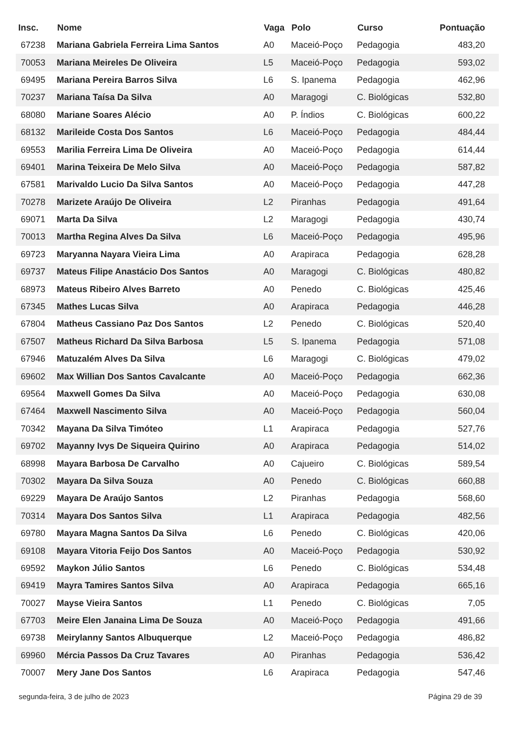| Insc. | Nome | Vaga | Polo | Curso | Pontuação |
| --- | --- | --- | --- | --- | --- |
| 67238 | Mariana Gabriela Ferreira Lima Santos | A0 | Maceió-Poço | Pedagogia | 483,20 |
| 70053 | Mariana Meireles De Oliveira | L5 | Maceió-Poço | Pedagogia | 593,02 |
| 69495 | Mariana Pereira Barros Silva | L6 | S. Ipanema | Pedagogia | 462,96 |
| 70237 | Mariana Taísa Da Silva | A0 | Maragogi | C. Biológicas | 532,80 |
| 68080 | Mariane Soares Alécio | A0 | P. Índios | C. Biológicas | 600,22 |
| 68132 | Marileide Costa Dos Santos | L6 | Maceió-Poço | Pedagogia | 484,44 |
| 69553 | Marilia Ferreira Lima De Oliveira | A0 | Maceió-Poço | Pedagogia | 614,44 |
| 69401 | Marina Teixeira De Melo Silva | A0 | Maceió-Poço | Pedagogia | 587,82 |
| 67581 | Marivaldo Lucio Da Silva Santos | A0 | Maceió-Poço | Pedagogia | 447,28 |
| 70278 | Marizete Araújo De Oliveira | L2 | Piranhas | Pedagogia | 491,64 |
| 69071 | Marta Da Silva | L2 | Maragogi | Pedagogia | 430,74 |
| 70013 | Martha Regina Alves Da Silva | L6 | Maceió-Poço | Pedagogia | 495,96 |
| 69723 | Maryanna Nayara Vieira Lima | A0 | Arapiraca | Pedagogia | 628,28 |
| 69737 | Mateus Filipe Anastácio Dos Santos | A0 | Maragogi | C. Biológicas | 480,82 |
| 68973 | Mateus Ribeiro Alves Barreto | A0 | Penedo | C. Biológicas | 425,46 |
| 67345 | Mathes Lucas Silva | A0 | Arapiraca | Pedagogia | 446,28 |
| 67804 | Matheus Cassiano Paz Dos Santos | L2 | Penedo | C. Biológicas | 520,40 |
| 67507 | Matheus Richard Da Silva Barbosa | L5 | S. Ipanema | Pedagogia | 571,08 |
| 67946 | Matuzalém Alves Da Silva | L6 | Maragogi | C. Biológicas | 479,02 |
| 69602 | Max Willian Dos Santos Cavalcante | A0 | Maceió-Poço | Pedagogia | 662,36 |
| 69564 | Maxwell Gomes Da Silva | A0 | Maceió-Poço | Pedagogia | 630,08 |
| 67464 | Maxwell Nascimento Silva | A0 | Maceió-Poço | Pedagogia | 560,04 |
| 70342 | Mayana Da Silva Timóteo | L1 | Arapiraca | Pedagogia | 527,76 |
| 69702 | Mayanny Ivys De Siqueira Quirino | A0 | Arapiraca | Pedagogia | 514,02 |
| 68998 | Mayara Barbosa De Carvalho | A0 | Cajueiro | C. Biológicas | 589,54 |
| 70302 | Mayara Da Silva Souza | A0 | Penedo | C. Biológicas | 660,88 |
| 69229 | Mayara De Araújo Santos | L2 | Piranhas | Pedagogia | 568,60 |
| 70314 | Mayara Dos Santos Silva | L1 | Arapiraca | Pedagogia | 482,56 |
| 69780 | Mayara Magna Santos Da Silva | L6 | Penedo | C. Biológicas | 420,06 |
| 69108 | Mayara Vitoria Feijo Dos Santos | A0 | Maceió-Poço | Pedagogia | 530,92 |
| 69592 | Maykon Júlio Santos | L6 | Penedo | C. Biológicas | 534,48 |
| 69419 | Mayra Tamires Santos Silva | A0 | Arapiraca | Pedagogia | 665,16 |
| 70027 | Mayse Vieira Santos | L1 | Penedo | C. Biológicas | 7,05 |
| 67703 | Meire Elen Janaina Lima De Souza | A0 | Maceió-Poço | Pedagogia | 491,66 |
| 69738 | Meirylanny Santos Albuquerque | L2 | Maceió-Poço | Pedagogia | 486,82 |
| 69960 | Mércia Passos Da Cruz Tavares | A0 | Piranhas | Pedagogia | 536,42 |
| 70007 | Mery Jane Dos Santos | L6 | Arapiraca | Pedagogia | 547,46 |
segunda-feira, 3 de julho de 2023 Página 29 de 39